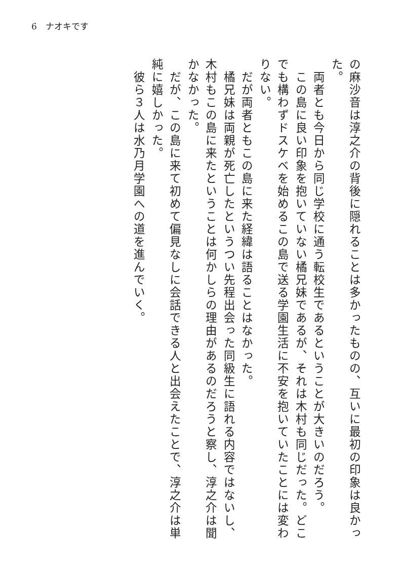6　ナオキです
の麻沙音は淳之介の背後に隠れることは多かったものの、互いに最初の印象は良かった。
　両者とも今日から同じ学校に通う転校生であるということが大きいのだろう。
　この島に良い印象を抱いていない橘兄妹であるが、それは木村も同じだった。どこでも構わずドスケベを始めるこの島で送る学園生活に不安を抱いていたことには変わりない。
　だが両者ともこの島に来た経緯は語ることはなかった。
　橘兄妹は両親が死亡したというつい先程出会った同級生に語れる内容ではないし、木村もこの島に来たということは何かしらの理由があるのだろうと察し、淳之介は聞かなかった。
　だが、この島に来て初めて偏見なしに会話できる人と出会えたことで、淳之介は単純に嬉しかった。
　彼ら３人は水乃月学園への道を進んでいく。